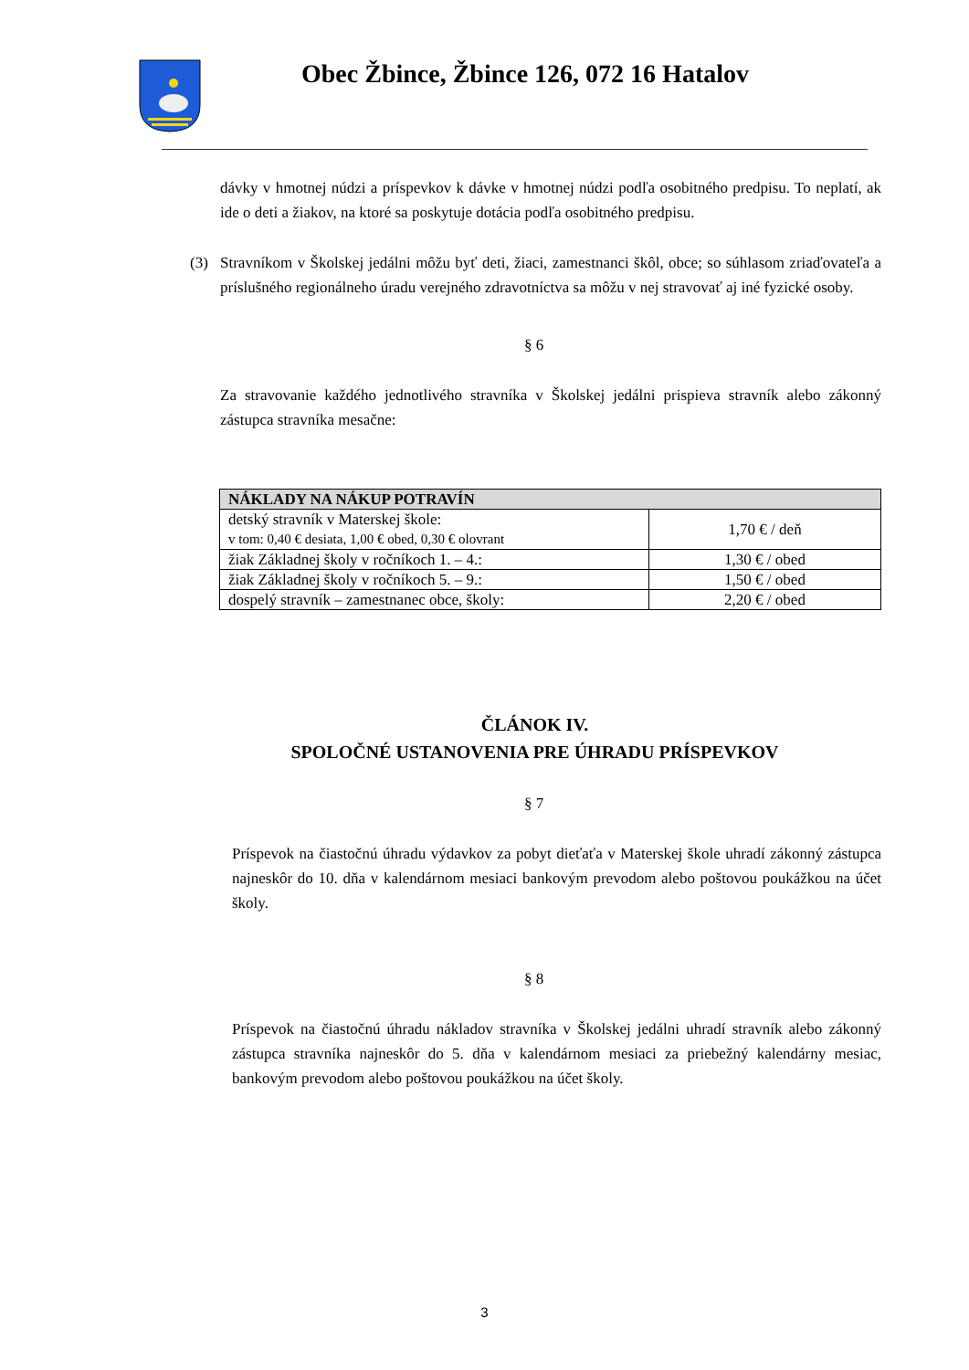Obec Žbince, Žbince 126, 072 16 Hatalov
dávky v hmotnej núdzi a príspevkov k dávke v hmotnej núdzi podľa osobitného predpisu. To neplatí, ak ide o deti a žiakov, na ktoré sa poskytuje dotácia podľa osobitného predpisu.
(3) Stravníkom v Školskej jedálni môžu byť deti, žiaci, zamestnanci škôl, obce; so súhlasom zriaďovateľa a príslušného regionálneho úradu verejného zdravotníctva sa môžu v nej stravovať aj iné fyzické osoby.
§ 6
Za stravovanie každého jednotlivého stravníka v Školskej jedálni prispieva stravník alebo zákonný zástupca stravníka mesačne:
| NÁKLADY NA NÁKUP POTRAVÍN | |
| --- | --- |
| detský stravník v Materskej škole: v tom: 0,40 € desiata, 1,00 € obed, 0,30 € olovrant | 1,70 € / deň |
| žiak Základnej školy v ročníkoch 1. – 4.: | 1,30 € / obed |
| žiak Základnej školy v ročníkoch 5. – 9.: | 1,50 € / obed |
| dospelý stravník – zamestnanec obce, školy: | 2,20 € / obed |
ČLÁNOK IV.
SPOLOČNÉ USTANOVENIA PRE ÚHRADU PRÍSPEVKOV
§ 7
Príspevok na čiastočnú úhradu výdavkov za pobyt dieťaťa v Materskej škole uhradí zákonný zástupca najneskôr do 10. dňa v kalendárnom mesiaci bankovým prevodom alebo poštovou poukážkou na účet školy.
§ 8
Príspevok na čiastočnú úhradu nákladov stravníka v Školskej jedálni uhradí stravník alebo zákonný zástupca stravníka najneskôr do 5. dňa v kalendárnom mesiaci za priebežný kalendárny mesiac, bankovým prevodom alebo poštovou poukážkou na účet školy.
3